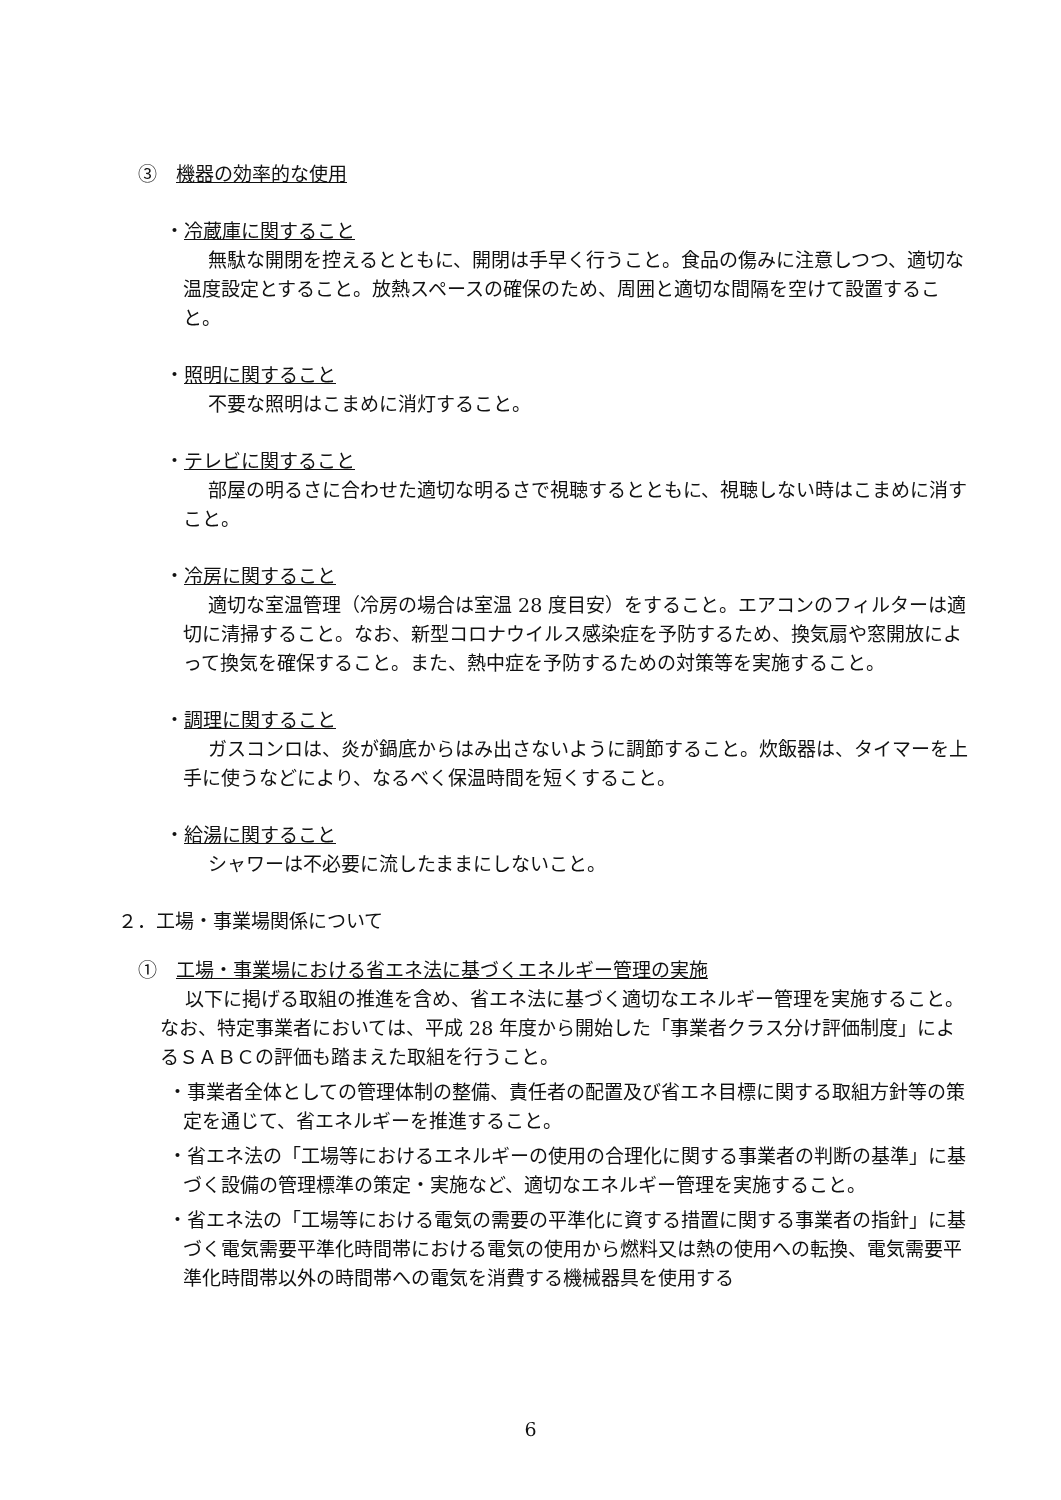③　機器の効率的な使用
・冷蔵庫に関すること
無駄な開閉を控えるとともに、開閉は手早く行うこと。食品の傷みに注意しつつ、適切な温度設定とすること。放熱スペースの確保のため、周囲と適切な間隔を空けて設置すること。
・照明に関すること
不要な照明はこまめに消灯すること。
・テレビに関すること
部屋の明るさに合わせた適切な明るさで視聴するとともに、視聴しない時はこまめに消すこと。
・冷房に関すること
適切な室温管理（冷房の場合は室温 28 度目安）をすること。エアコンのフィルターは適切に清掃すること。なお、新型コロナウイルス感染症を予防するため、換気扇や窓開放によって換気を確保すること。また、熱中症を予防するための対策等を実施すること。
・調理に関すること
ガスコンロは、炎が鍋底からはみ出さないように調節すること。炊飯器は、タイマーを上手に使うなどにより、なるべく保温時間を短くすること。
・給湯に関すること
シャワーは不必要に流したままにしないこと。
２．工場・事業場関係について
①　工場・事業場における省エネ法に基づくエネルギー管理の実施
以下に掲げる取組の推進を含め、省エネ法に基づく適切なエネルギー管理を実施すること。なお、特定事業者においては、平成 28 年度から開始した「事業者クラス分け評価制度」によるＳＡＢＣの評価も踏まえた取組を行うこと。
・事業者全体としての管理体制の整備、責任者の配置及び省エネ目標に関する取組方針等の策定を通じて、省エネルギーを推進すること。
・省エネ法の「工場等におけるエネルギーの使用の合理化に関する事業者の判断の基準」に基づく設備の管理標準の策定・実施など、適切なエネルギー管理を実施すること。
・省エネ法の「工場等における電気の需要の平準化に資する措置に関する事業者の指針」に基づく電気需要平準化時間帯における電気の使用から燃料又は熱の使用への転換、電気需要平準化時間帯以外の時間帯への電気を消費する機械器具を使用する
6